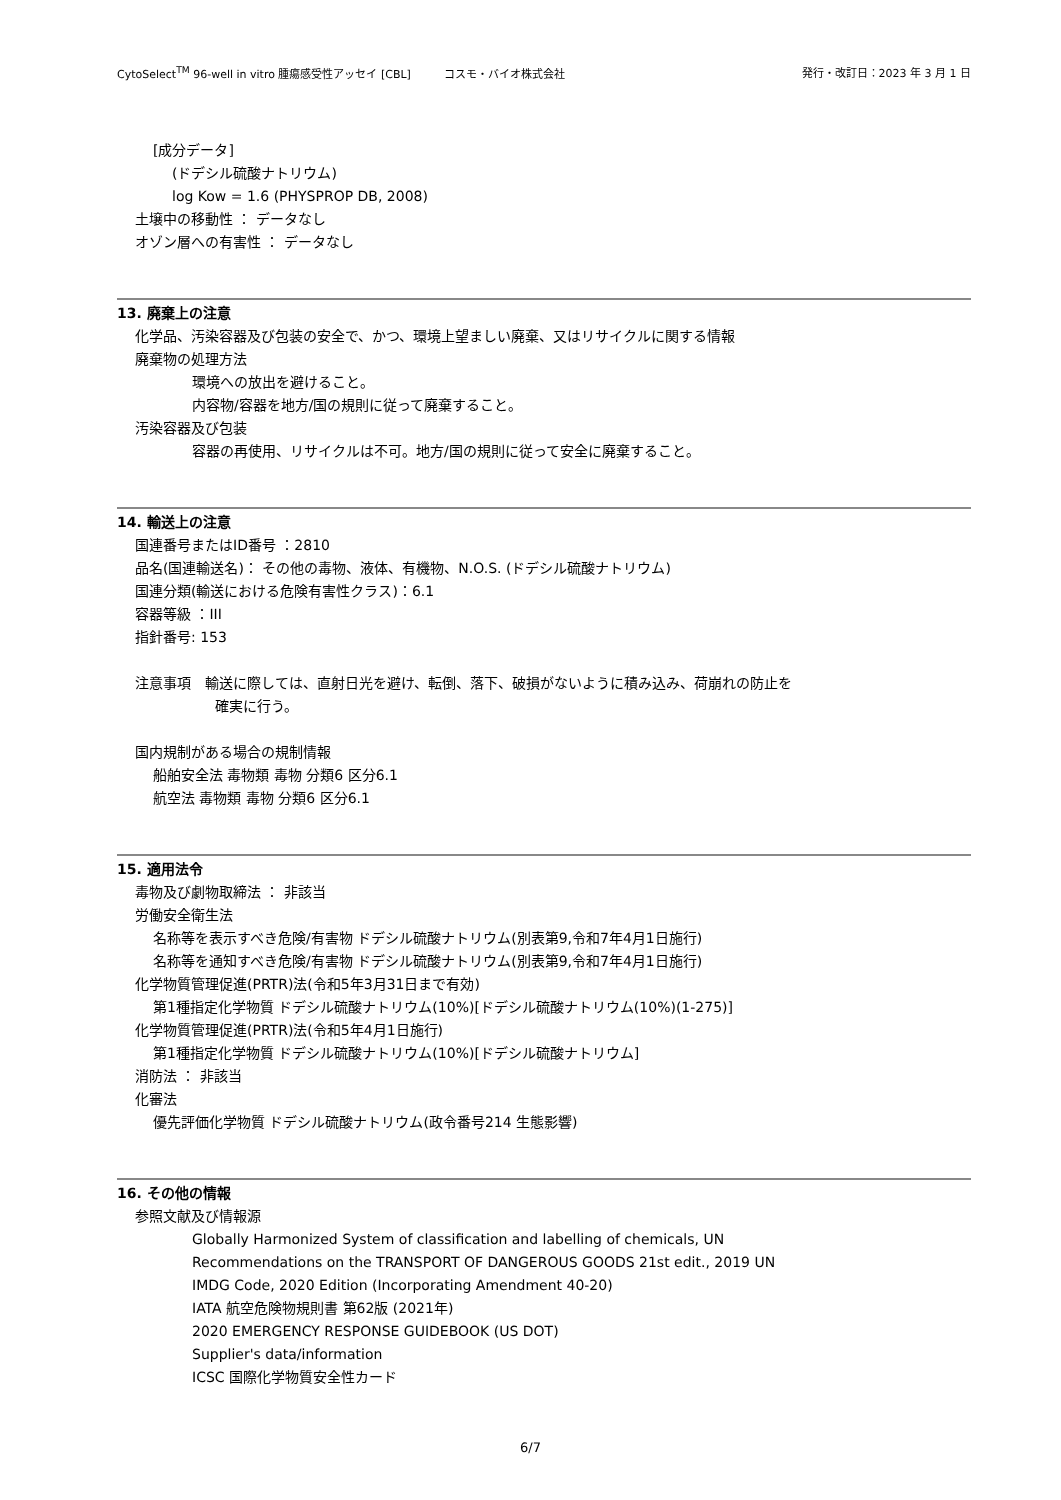CytoSelect<sup>TM</sup> 96-well in vitro 腫瘍感受性アッセイ [CBL]　　　コスモ・バイオ株式会社 発行・改訂日：2023 年 3 月 1 日
[成分データ]
(ドデシル硫酸ナトリウム)
log Kow = 1.6 (PHYSPROP DB, 2008)
土壌中の移動性 ： データなし
オゾン層への有害性 ： データなし
13. 廃棄上の注意
化学品、汚染容器及び包装の安全で、かつ、環境上望ましい廃棄、又はリサイクルに関する情報
廃棄物の処理方法
環境への放出を避けること。
内容物/容器を地方/国の規則に従って廃棄すること。
汚染容器及び包装
容器の再使用、リサイクルは不可。地方/国の規則に従って安全に廃棄すること。
14. 輸送上の注意
国連番号またはID番号 ：2810
品名(国連輸送名)： その他の毒物、液体、有機物、N.O.S. (ドデシル硫酸ナトリウム)
国連分類(輸送における危険有害性クラス)：6.1
容器等級 ：III
指針番号: 153
注意事項　輸送に際しては、直射日光を避け、転倒、落下、破損がないように積み込み、荷崩れの防止を
確実に行う。
国内規制がある場合の規制情報
船舶安全法 毒物類 毒物 分類6 区分6.1
航空法 毒物類 毒物 分類6 区分6.1
15. 適用法令
毒物及び劇物取締法 ： 非該当
労働安全衛生法
名称等を表示すべき危険/有害物 ドデシル硫酸ナトリウム(別表第9,令和7年4月1日施行)
名称等を通知すべき危険/有害物 ドデシル硫酸ナトリウム(別表第9,令和7年4月1日施行)
化学物質管理促進(PRTR)法(令和5年3月31日まで有効)
第1種指定化学物質 ドデシル硫酸ナトリウム(10%)[ドデシル硫酸ナトリウム(10%)(1-275)]
化学物質管理促進(PRTR)法(令和5年4月1日施行)
第1種指定化学物質 ドデシル硫酸ナトリウム(10%)[ドデシル硫酸ナトリウム]
消防法 ： 非該当
化審法
優先評価化学物質 ドデシル硫酸ナトリウム(政令番号214 生態影響)
16. その他の情報
参照文献及び情報源
Globally Harmonized System of classification and labelling of chemicals, UN
Recommendations on the TRANSPORT OF DANGEROUS GOODS 21st edit., 2019 UN
IMDG Code, 2020 Edition (Incorporating Amendment 40-20)
IATA 航空危険物規則書 第62版 (2021年)
2020 EMERGENCY RESPONSE GUIDEBOOK (US DOT)
Supplier's data/information
ICSC 国際化学物質安全性カード
6/7